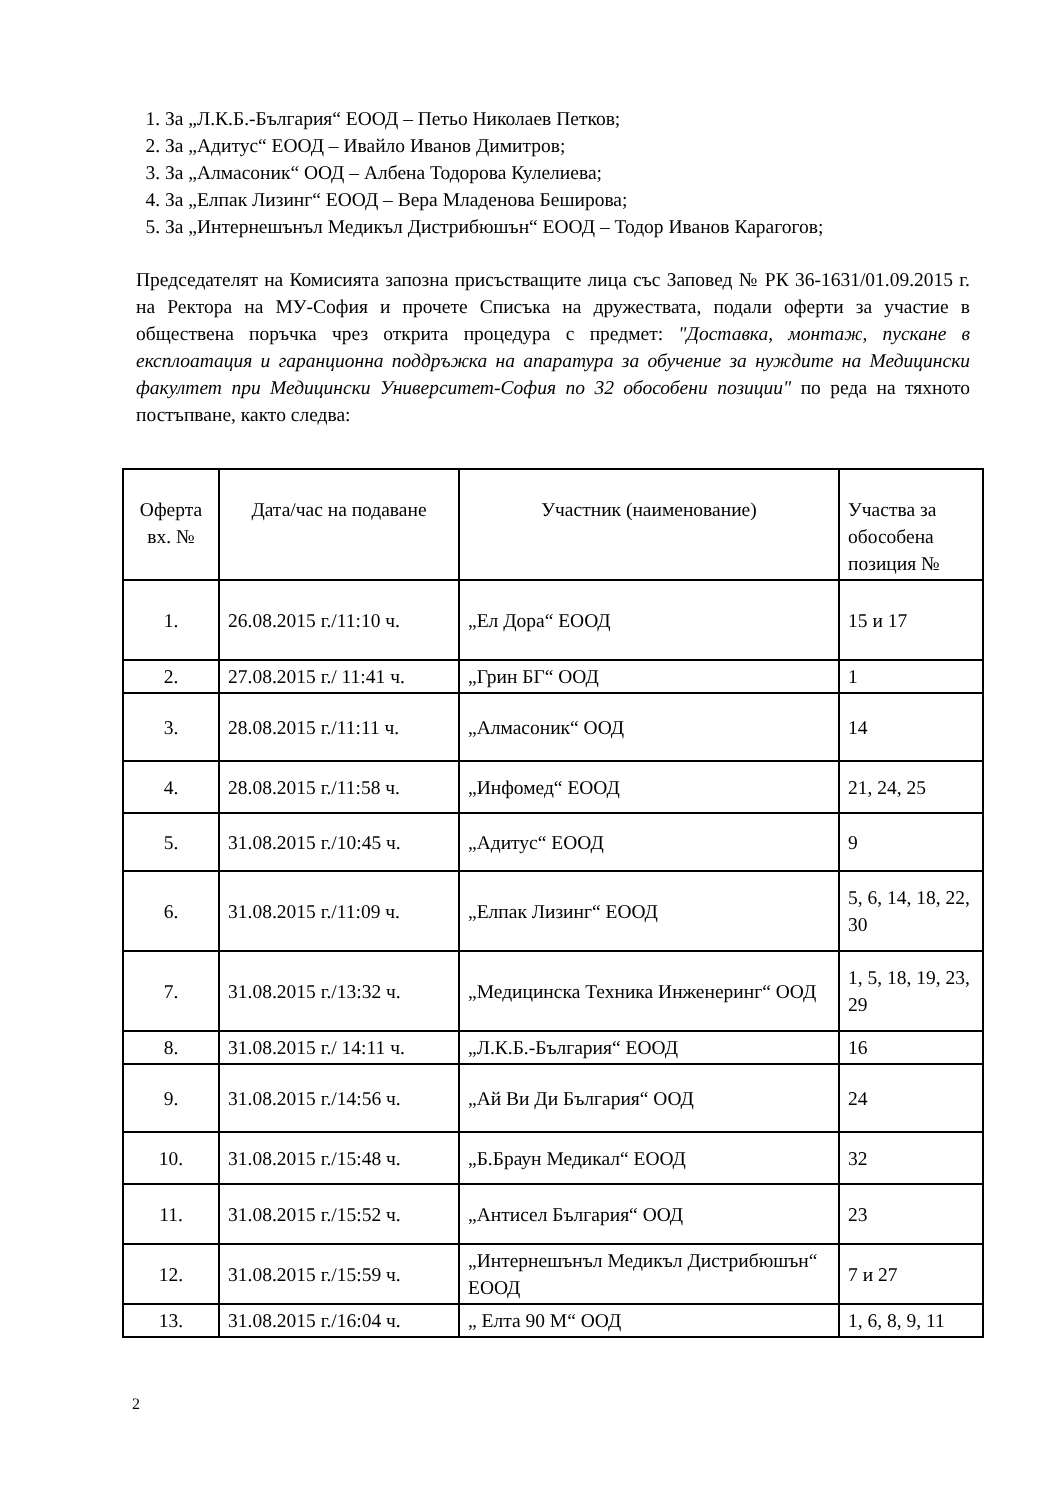1. За „Л.К.Б.-България“ ЕООД – Петьо Николаев Петков;
2. За „Адитус“ ЕООД – Ивайло Иванов Димитров;
3. За „Алмасоник“ ООД – Албена Тодорова Кулелиева;
4. За „Елпак Лизинг“ ЕООД – Вера Младенова Беширова;
5. За „Интернешънъл Медикъл Дистрибюшън“ ЕООД – Тодор Иванов Карагогов;
Председателят на Комисията запозна присъстващите лица със Заповед № РК 36-1631/01.09.2015 г. на Ректора на МУ-София и прочете Списъка на дружествата, подали оферти за участие в обществена поръчка чрез открита процедура с предмет: "Доставка, монтаж, пускане в експлоатация и гаранционна поддръжка на апаратура за обучение за нуждите на Медицински факултет при Медицински Университет-София по 32 обособени позиции" по реда на тяхното постъпване, както следва:
| Оферта вх. № | Дата/час на подаване | Участник (наименование) | Участва за обособена позиция № |
| --- | --- | --- | --- |
| 1. | 26.08.2015 г./11:10 ч. | „Ел Дора“ ЕООД | 15 и 17 |
| 2. | 27.08.2015 г./ 11:41 ч. | „Грин БГ“ ООД | 1 |
| 3. | 28.08.2015 г./11:11 ч. | „Алмасоник“ ООД | 14 |
| 4. | 28.08.2015 г./11:58 ч. | „Инфомед“ ЕООД | 21, 24, 25 |
| 5. | 31.08.2015 г./10:45 ч. | „Адитус“ ЕООД | 9 |
| 6. | 31.08.2015 г./11:09 ч. | „Елпак Лизинг“ ЕООД | 5, 6, 14, 18, 22, 30 |
| 7. | 31.08.2015 г./13:32 ч. | „Медицинска Техника Инженеринг“ ООД | 1, 5, 18, 19, 23, 29 |
| 8. | 31.08.2015 г./ 14:11 ч. | „Л.К.Б.-България“ ЕООД | 16 |
| 9. | 31.08.2015 г./14:56 ч. | „Ай Ви Ди България“ ООД | 24 |
| 10. | 31.08.2015 г./15:48 ч. | „Б.Браун Медикал“ ЕООД | 32 |
| 11. | 31.08.2015 г./15:52 ч. | „Антисел България“ ООД | 23 |
| 12. | 31.08.2015 г./15:59 ч. | „Интернешънъл Медикъл Дистрибюшън“ ЕООД | 7 и 27 |
| 13. | 31.08.2015 г./16:04 ч. | „ Елта 90 М“ ООД | 1, 6, 8, 9, 11 |
2